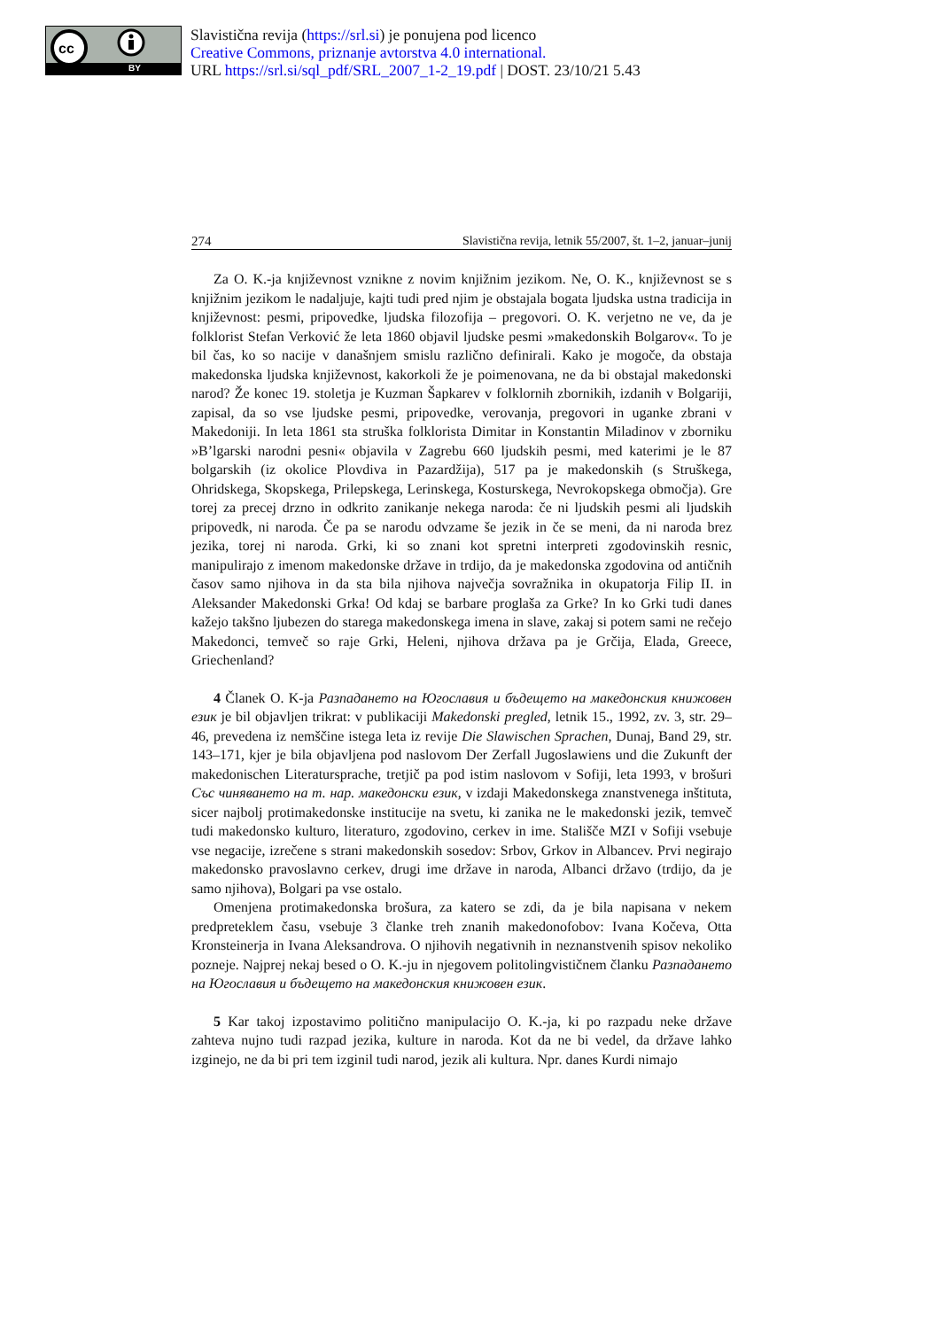cc
BY
Slavistična revija (https://srl.si) je ponujena pod licenco
Creative Commons, priznanje avtorstva 4.0 international.
URL https://srl.si/sql_pdf/SRL_2007_1-2_19.pdf | DOST. 23/10/21 5.43
274 Slavistična revija, letnik 55/2007, št. 1–2, januar–junij
Za O. K.-ja književnost vznikne z novim knjižnim jezikom. Ne, O. K., književnost se s knjižnim jezikom le nadaljuje, kajti tudi pred njim je obstajala bogata ljudska ustna tradicija in književnost: pesmi, pripovedke, ljudska filozofija – pregovori. O. K. verjetno ne ve, da je folklorist Stefan Verković že leta 1860 objavil ljudske pesmi »makedonskih Bolgarov«. To je bil čas, ko so nacije v današnjem smislu različno definirali. Kako je mogoče, da obstaja makedonska ljudska književnost, kakorkoli že je poimenovana, ne da bi obstajal makedonski narod? Že konec 19. stoletja je Kuzman Šapkarev v folklornih zbornikih, izdanih v Bolgariji, zapisal, da so vse ljudske pesmi, pripovedke, verovanja, pregovori in uganke zbrani v Makedoniji. In leta 1861 sta struška folklorista Dimitar in Konstantin Miladinov v zborniku »B’lgarski narodni pesni« objavila v Zagrebu 660 ljudskih pesmi, med katerimi je le 87 bolgarskih (iz okolice Plovdiva in Pazardžija), 517 pa je makedonskih (s Struškega, Ohridskega, Skopskega, Prilepskega, Lerinskega, Kosturskega, Nevrokopskega območja). Gre torej za precej drzno in odkrito zanikanje nekega naroda: če ni ljudskih pesmi ali ljudskih pripovedk, ni naroda. Če pa se narodu odvzame še jezik in če se meni, da ni naroda brez jezika, torej ni naroda. Grki, ki so znani kot spretni interpreti zgodovinskih resnic, manipulirajo z imenom makedonske države in trdijo, da je makedonska zgodovina od antičnih časov samo njihova in da sta bila njihova največja sovražnika in okupatorja Filip II. in Aleksander Makedonski Grka! Od kdaj se barbare proglaša za Grke? In ko Grki tudi danes kažejo takšno ljubezen do starega makedonskega imena in slave, zakaj si potem sami ne rečejo Makedonci, temveč so raje Grki, Heleni, njihova država pa je Grčija, Elada, Greece, Griechenland?
4 Članek O. K-ja Разпадането на Югославия и бъдещето на македонския книжовен език je bil objavljen trikrat: v publikaciji Makedonski pregled, letnik 15., 1992, zv. 3, str. 29–46, prevedena iz nemščine istega leta iz revije Die Slawischen Sprachen, Dunaj, Band 29, str. 143–171, kjer je bila objavljena pod naslovom Der Zerfall Jugoslawiens und die Zukunft der makedonischen Literatursprache, tretjič pa pod istim naslovom v Sofiji, leta 1993, v brošuri Със чиняването на т. нар. македонски език, v izdaji Makedonskega znanstvenega inštituta, sicer najbolj protimakedonske institucije na svetu, ki zanika ne le makedonski jezik, temveč tudi makedonsko kulturo, literaturo, zgodovino, cerkev in ime. Stališče MZI v Sofiji vsebuje vse negacije, izrečene s strani makedonskih sosedov: Srbov, Grkov in Albancev. Prvi negirajo makedonsko pravoslavno cerkev, drugi ime države in naroda, Albanci državo (trdijo, da je samo njihova), Bolgari pa vse ostalo.
Omenjena protimakedonska brošura, za katero se zdi, da je bila napisana v nekem predpreteklem času, vsebuje 3 članke treh znanih makedonofobov: Ivana Kočeva, Otta Kronsteinerja in Ivana Aleksandrova. O njihovih negativnih in neznanstvenih spisov nekoliko pozneje. Najprej nekaj besed o O. K.-ju in njegovem politolingvističnem članku Разпадането на Югославия и бъдещето на македонския книжовен език.
5 Kar takoj izpostavimo politično manipulacijo O. K.-ja, ki po razpadu neke države zahteva nujno tudi razpad jezika, kulture in naroda. Kot da ne bi vedel, da države lahko izginejo, ne da bi pri tem izginil tudi narod, jezik ali kultura. Npr. danes Kurdi nimajo